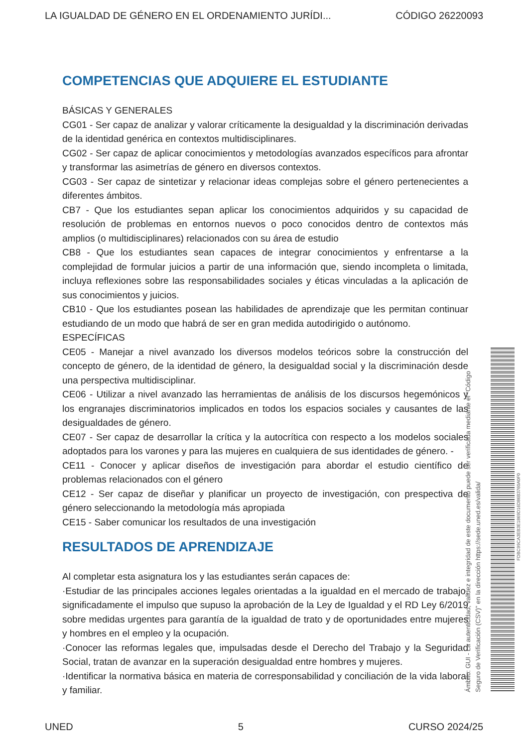LA IGUALDAD DE GÉNERO EN EL ORDENAMIENTO JURÍDI... CÓDIGO 26220093
COMPETENCIAS QUE ADQUIERE EL ESTUDIANTE
BÁSICAS Y GENERALES
CG01 - Ser capaz de analizar y valorar críticamente la desigualdad y la discriminación derivadas de la identidad genérica en contextos multidisciplinares.
CG02 - Ser capaz de aplicar conocimientos y metodologías avanzados específicos para afrontar y transformar las asimetrías de género en diversos contextos.
CG03 - Ser capaz de sintetizar y relacionar ideas complejas sobre el género pertenecientes a diferentes ámbitos.
CB7 - Que los estudiantes sepan aplicar los conocimientos adquiridos y su capacidad de resolución de problemas en entornos nuevos o poco conocidos dentro de contextos más amplios (o multidisciplinares) relacionados con su área de estudio
CB8 - Que los estudiantes sean capaces de integrar conocimientos y enfrentarse a la complejidad de formular juicios a partir de una información que, siendo incompleta o limitada, incluya reflexiones sobre las responsabilidades sociales y éticas vinculadas a la aplicación de sus conocimientos y juicios.
CB10 - Que los estudiantes posean las habilidades de aprendizaje que les permitan continuar estudiando de un modo que habrá de ser en gran medida autodirigido o autónomo.
ESPECÍFICAS
CE05 - Manejar a nivel avanzado los diversos modelos teóricos sobre la construcción del concepto de género, de la identidad de género, la desigualdad social y la discriminación desde una perspectiva multidisciplinar.
CE06 - Utilizar a nivel avanzado las herramientas de análisis de los discursos hegemónicos y los engranajes discriminatorios implicados en todos los espacios sociales y causantes de las desigualdades de género.
CE07 - Ser capaz de desarrollar la crítica y la autocrítica con respecto a los modelos sociales adoptados para los varones y para las mujeres en cualquiera de sus identidades de género. -
CE11 - Conocer y aplicar diseños de investigación para abordar el estudio científico de problemas relacionados con el género
CE12 - Ser capaz de diseñar y planificar un proyecto de investigación, con prespectiva de género seleccionando la metodología más apropiada
CE15 - Saber comunicar los resultados de una investigación
RESULTADOS DE APRENDIZAJE
Al completar esta asignatura los y las estudiantes serán capaces de:
·Estudiar de las principales acciones legales orientadas a la igualdad en el mercado de trabajo, significadamente el impulso que supuso la aprobación de la Ley de Igualdad y el RD Ley 6/2019 sobre medidas urgentes para garantía de la igualdad de trato y de oportunidades entre mujeres y hombres en el empleo y la ocupación.
·Conocer las reformas legales que, impulsadas desde el Derecho del Trabajo y la Seguridad Social, tratan de avanzar en la superación desigualdad entre hombres y mujeres.
·Identificar la normativa básica en materia de corresponsabilidad y conciliación de la vida laboral y familiar.
Ámbito: GUI - La autenticidad, validez e integridad de este documento puede ser verificada mediante el "Código Seguro de Verificación (CSV)" en la dirección https://sede.uned.es/valida/
FDBC99CA3EB3E1869D16D86B3760A0F0
UNED 5 CURSO 2024/25